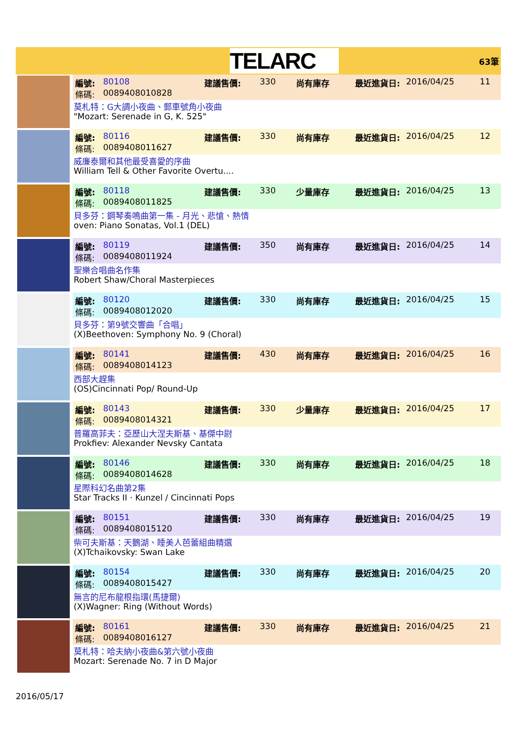TELARC
63筆
編號: 80108 建議售價: 330 尚有庫存 最近進貨日: 2016/04/25 11
條碼: 0089408010828
莫札特：G大調小夜曲、郵車號角小夜曲
"Mozart: Serenade in G, K. 525"
編號: 80116 建議售價: 330 尚有庫存 最近進貨日: 2016/04/25 12
條碼: 0089408011627
威廉泰爾和其他最受喜愛的序曲
William Tell & Other Favorite Overtu....
編號: 80118 建議售價: 330 少量庫存 最近進貨日: 2016/04/25 13
條碼: 0089408011825
貝多芬：鋼琴奏鳴曲第一集 - 月光、悲愴、熱情
oven: Piano Sonatas, Vol.1 (DEL)
編號: 80119 建議售價: 350 尚有庫存 最近進貨日: 2016/04/25 14
條碼: 0089408011924
聖樂合唱曲名作集
Robert Shaw/Choral Masterpieces
編號: 80120 建議售價: 330 尚有庫存 最近進貨日: 2016/04/25 15
條碼: 0089408012020
貝多芬：第9號交響曲「合唱」
(X)Beethoven: Symphony No. 9 (Choral)
編號: 80141 建議售價: 430 尚有庫存 最近進貨日: 2016/04/25 16
條碼: 0089408014123
西部大趕集
(OS)Cincinnati Pop/ Round-Up
編號: 80143 建議售價: 330 少量庫存 最近進貨日: 2016/04/25 17
條碼: 0089408014321
普羅高菲夫：亞歷山大涅夫斯基、基傑中尉
Prokfiev: Alexander Nevsky Cantata
編號: 80146 建議售價: 330 尚有庫存 最近進貨日: 2016/04/25 18
條碼: 0089408014628
星際科幻名曲第2集
Star Tracks II · Kunzel / Cincinnati Pops
編號: 80151 建議售價: 330 尚有庫存 最近進貨日: 2016/04/25 19
條碼: 0089408015120
柴可夫斯基：天鵝湖、睡美人芭蕾組曲精選
(X)Tchaikovsky: Swan Lake
編號: 80154 建議售價: 330 尚有庫存 最近進貨日: 2016/04/25 20
條碼: 0089408015427
無言的尼布龍根指環(馬捷爾)
(X)Wagner: Ring (Without Words)
編號: 80161 建議售價: 330 尚有庫存 最近進貨日: 2016/04/25 21
條碼: 0089408016127
莫札特：哈夫納小夜曲&第六號小夜曲
Mozart: Serenade No. 7 in D Major
2016/05/17